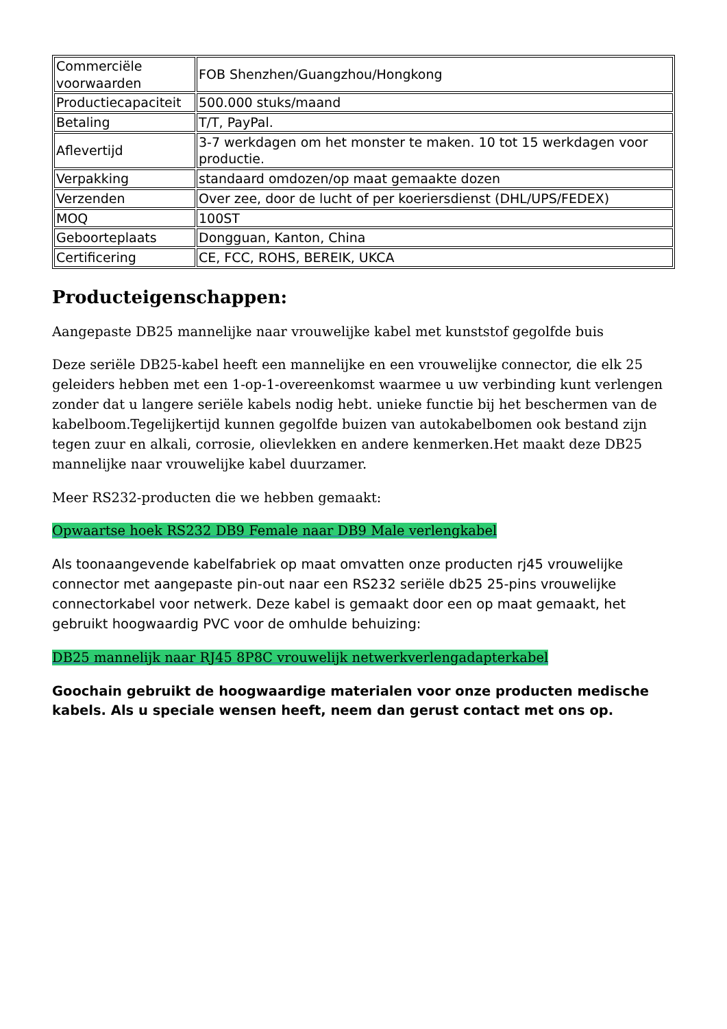| Commerciële voorwaarden | FOB Shenzhen/Guangzhou/Hongkong |
| Productiecapaciteit | 500.000 stuks/maand |
| Betaling | T/T, PayPal. |
| Aflevertijd | 3-7 werkdagen om het monster te maken. 10 tot 15 werkdagen voor productie. |
| Verpakking | standaard omdozen/op maat gemaakte dozen |
| Verzenden | Over zee, door de lucht of per koeriersdienst (DHL/UPS/FEDEX) |
| MOQ | 100ST |
| Geboorteplaats | Dongguan, Kanton, China |
| Certificering | CE, FCC, ROHS, BEREIK, UKCA |
Producteigenschappen:
Aangepaste DB25 mannelijke naar vrouwelijke kabel met kunststof gegolfde buis
Deze seriële DB25-kabel heeft een mannelijke en een vrouwelijke connector, die elk 25 geleiders hebben met een 1-op-1-overeenkomst waarmee u uw verbinding kunt verlengen zonder dat u langere seriële kabels nodig hebt. unieke functie bij het beschermen van de kabelboom.Tegelijkertijd kunnen gegolfde buizen van autokabelbomen ook bestand zijn tegen zuur en alkali, corrosie, olievlekken en andere kenmerken.Het maakt deze DB25 mannelijke naar vrouwelijke kabel duurzamer.
Meer RS232-producten die we hebben gemaakt:
Opwaartse hoek RS232 DB9 Female naar DB9 Male verlengkabel
Als toonaangevende kabelfabriek op maat omvatten onze producten rj45 vrouwelijke connector met aangepaste pin-out naar een RS232 seriële db25 25-pins vrouwelijke connectorkabel voor netwerk. Deze kabel is gemaakt door een op maat gemaakt, het gebruikt hoogwaardig PVC voor de omhulde behuizing:
DB25 mannelijk naar RJ45 8P8C vrouwelijk netwerkverlengadapterkabel
Goochain gebruikt de hoogwaardige materialen voor onze producten medische kabels. Als u speciale wensen heeft, neem dan gerust contact met ons op.